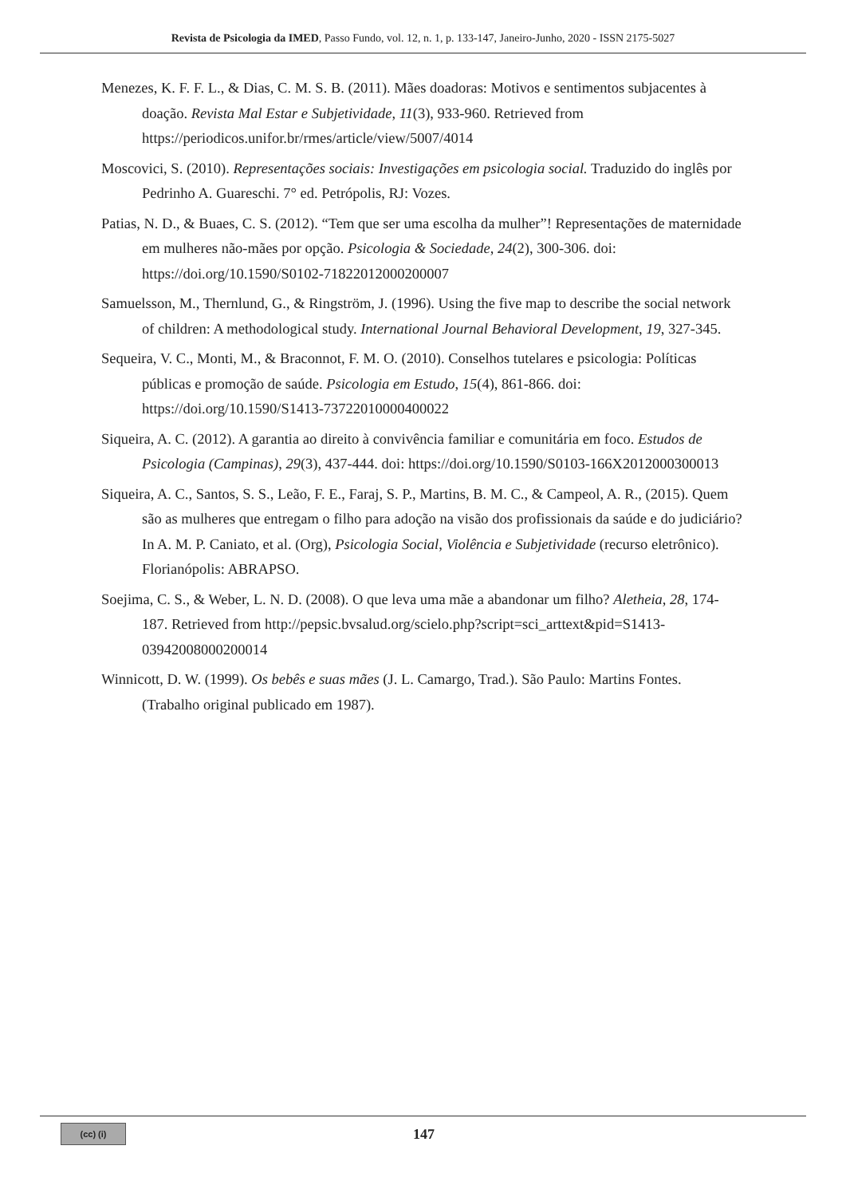Revista de Psicologia da IMED, Passo Fundo, vol. 12, n. 1, p. 133-147, Janeiro-Junho, 2020 - ISSN 2175-5027
Menezes, K. F. F. L., & Dias, C. M. S. B. (2011). Mães doadoras: Motivos e sentimentos subjacentes à doação. Revista Mal Estar e Subjetividade, 11(3), 933-960. Retrieved from https://periodicos.unifor.br/rmes/article/view/5007/4014
Moscovici, S. (2010). Representações sociais: Investigações em psicologia social. Traduzido do inglês por Pedrinho A. Guareschi. 7° ed. Petrópolis, RJ: Vozes.
Patias, N. D., & Buaes, C. S. (2012). “Tem que ser uma escolha da mulher”! Representações de maternidade em mulheres não-mães por opção. Psicologia & Sociedade, 24(2), 300-306. doi: https://doi.org/10.1590/S0102-71822012000200007
Samuelsson, M., Thernlund, G., & Ringström, J. (1996). Using the five map to describe the social network of children: A methodological study. International Journal Behavioral Development, 19, 327-345.
Sequeira, V. C., Monti, M., & Braconnot, F. M. O. (2010). Conselhos tutelares e psicologia: Políticas públicas e promoção de saúde. Psicologia em Estudo, 15(4), 861-866. doi: https://doi.org/10.1590/S1413-73722010000400022
Siqueira, A. C. (2012). A garantia ao direito à convivência familiar e comunitária em foco. Estudos de Psicologia (Campinas), 29(3), 437-444. doi: https://doi.org/10.1590/S0103-166X2012000300013
Siqueira, A. C., Santos, S. S., Leão, F. E., Faraj, S. P., Martins, B. M. C., & Campeol, A. R., (2015). Quem são as mulheres que entregam o filho para adoção na visão dos profissionais da saúde e do judiciário? In A. M. P. Caniato, et al. (Org), Psicologia Social, Violência e Subjetividade (recurso eletrônico). Florianópolis: ABRAPSO.
Soejima, C. S., & Weber, L. N. D. (2008). O que leva uma mãe a abandonar um filho? Aletheia, 28, 174-187. Retrieved from http://pepsic.bvsalud.org/scielo.php?script=sci_arttext&pid=S1413-03942008000200014
Winnicott, D. W. (1999). Os bebês e suas mães (J. L. Camargo, Trad.). São Paulo: Martins Fontes. (Trabalho original publicado em 1987).
(cc) (i)
147